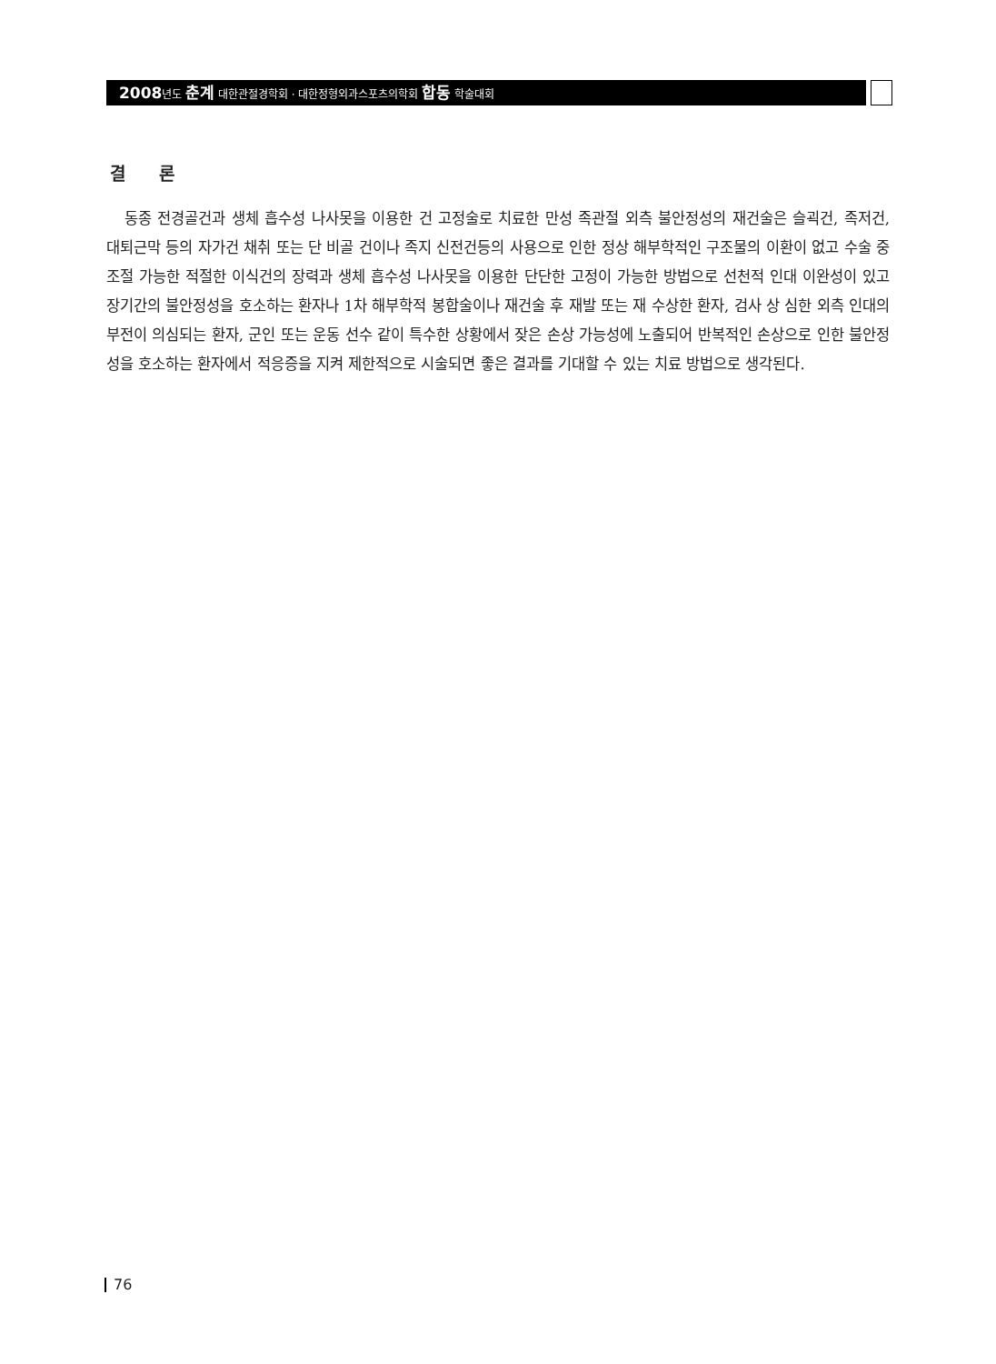2008년도 춘계 대한관절경학회 · 대한정형외과스포츠의학회 합동 학술대회
결 론
동종 전경골건과 생체 흡수성 나사못을 이용한 건 고정술로 치료한 만성 족관절 외측 불안정성의 재건술은 슬괵건, 족저건, 대퇴근막 등의 자가건 채취 또는 단 비골 건이나 족지 신전건등의 사용으로 인한 정상 해부학적인 구조물의 이환이 없고 수술 중 조절 가능한 적절한 이식건의 장력과 생체 흡수성 나사못을 이용한 단단한 고정이 가능한 방법으로 선천적 인대 이완성이 있고 장기간의 불안정성을 호소하는 환자나 1차 해부학적 봉합술이나 재건술 후 재발 또는 재 수상한 환자, 검사 상 심한 외측 인대의 부전이 의심되는 환자, 군인 또는 운동 선수 같이 특수한 상황에서 잦은 손상 가능성에 노출되어 반복적인 손상으로 인한 불안정성을 호소하는 환자에서 적응증을 지켜 제한적으로 시술되면 좋은 결과를 기대할 수 있는 치료 방법으로 생각된다.
76